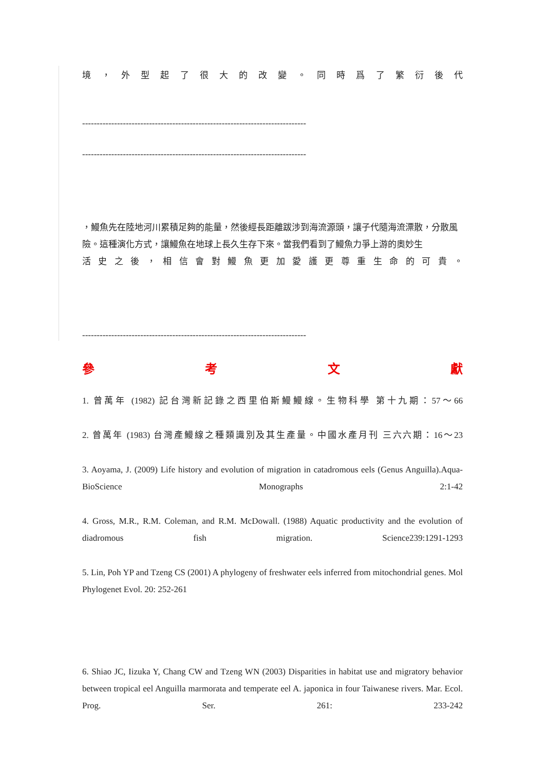境 ， 外 型 起 了 很 大 的 改 變 。 同 時 爲 了 繁 衍 後 代
-----------------------------------------------------------------------------
-----------------------------------------------------------------------------
，鰻魚先在陸地河川累積足夠的能量，然後經長距離跋涉到海流源頭，讓子代隨海流漂散，分散風險。這種演化方式，讓鰻魚在地球上長久生存下來。當我們看到了鰻魚力爭上游的奧妙生
活 史 之 後 ， 相 信 會 對 鰻 魚 更 加 愛 護 更 尊 重 生 命 的 可 貴 。
-----------------------------------------------------------------------------
參 考 文 獻
1. 曾萬年 (1982) 記台灣新記錄之西里伯斯鰻鰻線。生物科學 第十九期：57～66
2. 曾萬年 (1983) 台灣產鰻線之種類識別及其生產量。中國水產月刊 三六六期：16～23
3. Aoyama, J. (2009) Life history and evolution of migration in catadromous eels (Genus Anguilla).Aqua-BioScience Monographs 2:1-42
4. Gross, M.R., R.M. Coleman, and R.M. McDowall. (1988) Aquatic productivity and the evolution of diadromous fish migration. Science239:1291-1293
5. Lin, Poh YP and Tzeng CS (2001) A phylogeny of freshwater eels inferred from mitochondrial genes. Mol Phylogenet Evol. 20: 252-261
6. Shiao JC, Iizuka Y, Chang CW and Tzeng WN (2003) Disparities in habitat use and migratory behavior between tropical eel Anguilla marmorata and temperate eel A. japonica in four Taiwanese rivers. Mar. Ecol. Prog. Ser. 261: 233-242